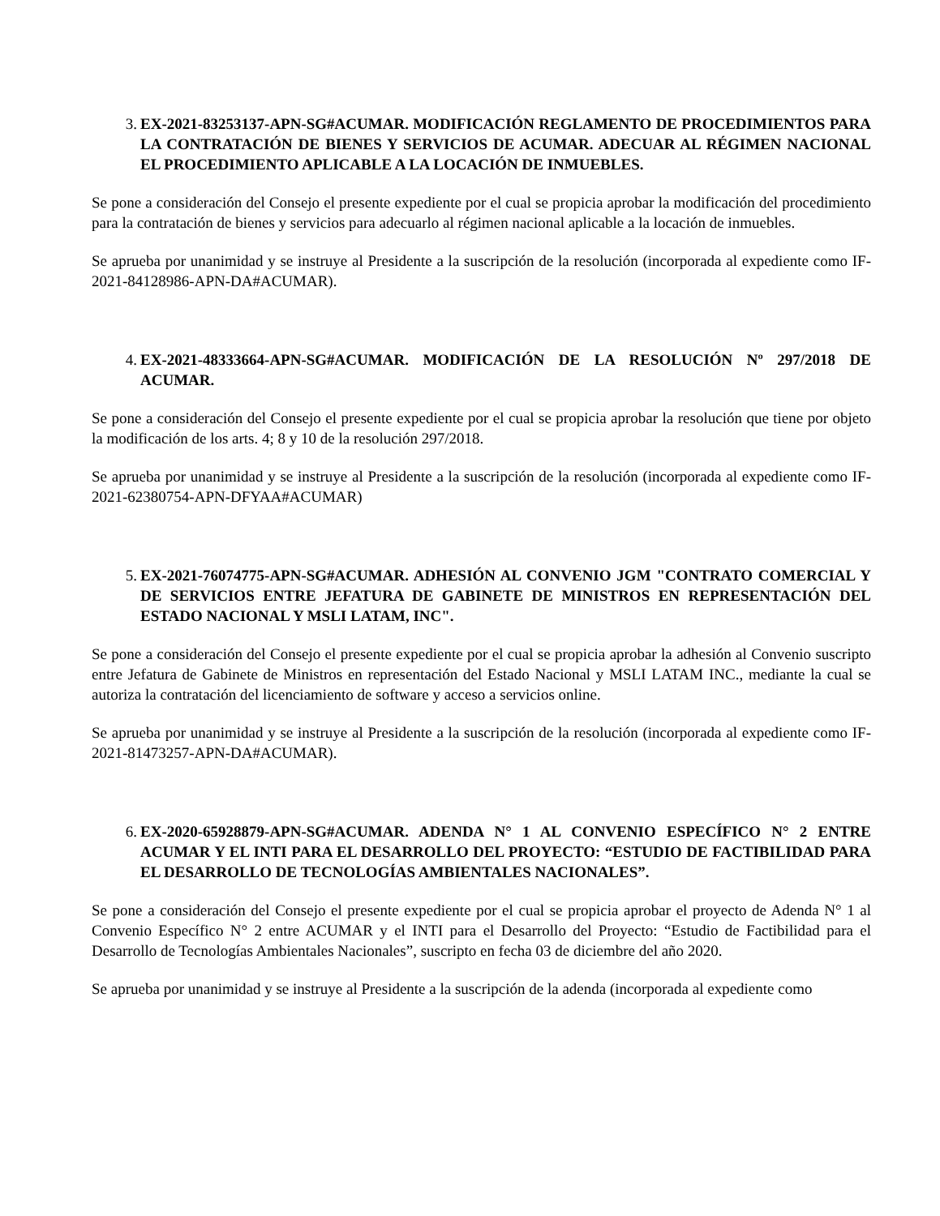3. EX-2021-83253137-APN-SG#ACUMAR. MODIFICACIÓN REGLAMENTO DE PROCEDIMIENTOS PARA LA CONTRATACIÓN DE BIENES Y SERVICIOS DE ACUMAR. ADECUAR AL RÉGIMEN NACIONAL EL PROCEDIMIENTO APLICABLE A LA LOCACIÓN DE INMUEBLES.
Se pone a consideración del Consejo el presente expediente por el cual se propicia aprobar la modificación del procedimiento para la contratación de bienes y servicios para adecuarlo al régimen nacional aplicable a la locación de inmuebles.
Se aprueba por unanimidad y se instruye al Presidente a la suscripción de la resolución (incorporada al expediente como IF-2021-84128986-APN-DA#ACUMAR).
4. EX-2021-48333664-APN-SG#ACUMAR. MODIFICACIÓN DE LA RESOLUCIÓN Nº 297/2018 DE ACUMAR.
Se pone a consideración del Consejo el presente expediente por el cual se propicia aprobar la resolución que tiene por objeto la modificación de los arts. 4; 8 y 10 de la resolución 297/2018.
Se aprueba por unanimidad y se instruye al Presidente a la suscripción de la resolución (incorporada al expediente como IF-2021-62380754-APN-DFYAA#ACUMAR)
5. EX-2021-76074775-APN-SG#ACUMAR. ADHESIÓN AL CONVENIO JGM "CONTRATO COMERCIAL Y DE SERVICIOS ENTRE JEFATURA DE GABINETE DE MINISTROS EN REPRESENTACIÓN DEL ESTADO NACIONAL Y MSLI LATAM, INC".
Se pone a consideración del Consejo el presente expediente por el cual se propicia aprobar la adhesión al Convenio suscripto entre Jefatura de Gabinete de Ministros en representación del Estado Nacional y MSLI LATAM INC., mediante la cual se autoriza la contratación del licenciamiento de software y acceso a servicios online.
Se aprueba por unanimidad y se instruye al Presidente a la suscripción de la resolución (incorporada al expediente como IF-2021-81473257-APN-DA#ACUMAR).
6. EX-2020-65928879-APN-SG#ACUMAR. ADENDA N° 1 AL CONVENIO ESPECÍFICO N° 2 ENTRE ACUMAR Y EL INTI PARA EL DESARROLLO DEL PROYECTO: “ESTUDIO DE FACTIBILIDAD PARA EL DESARROLLO DE TECNOLOGÍAS AMBIENTALES NACIONALES”.
Se pone a consideración del Consejo el presente expediente por el cual se propicia aprobar el proyecto de Adenda N° 1 al Convenio Específico N° 2 entre ACUMAR y el INTI para el Desarrollo del Proyecto: “Estudio de Factibilidad para el Desarrollo de Tecnologías Ambientales Nacionales”, suscripto en fecha 03 de diciembre del año 2020.
Se aprueba por unanimidad y se instruye al Presidente a la suscripción de la adenda (incorporada al expediente como